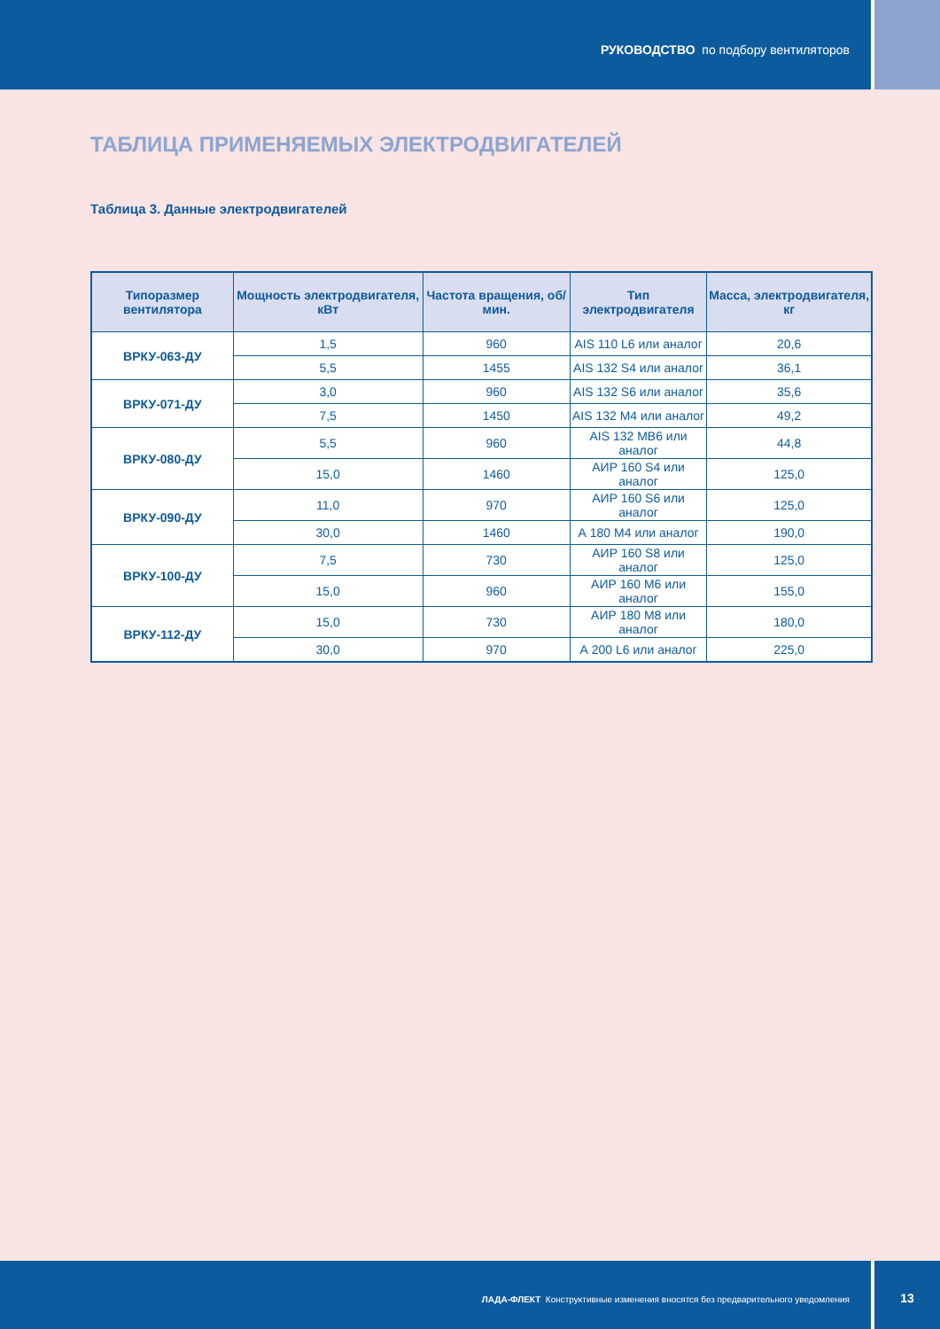РУКОВОДСТВО по подбору вентиляторов
ТАБЛИЦА ПРИМЕНЯЕМЫХ ЭЛЕКТРОДВИГАТЕЛЕЙ
Таблица 3. Данные электродвигателей
| Типоразмер вентилятора | Мощность электродвигателя, кВт | Частота вращения, об/мин. | Тип электродвигателя | Масса, электродвигателя, кг |
| --- | --- | --- | --- | --- |
| ВРКУ-063-ДУ | 1,5 | 960 | AIS 110 L6 или аналог | 20,6 |
| | 5,5 | 1455 | AIS 132 S4 или аналог | 36,1 |
| ВРКУ-071-ДУ | 3,0 | 960 | AIS 132 S6 или аналог | 35,6 |
| | 7,5 | 1450 | AIS 132 M4 или аналог | 49,2 |
| ВРКУ-080-ДУ | 5,5 | 960 | AIS 132 MB6 или аналог | 44,8 |
| | 15,0 | 1460 | АИР 160 S4 или аналог | 125,0 |
| ВРКУ-090-ДУ | 11,0 | 970 | АИР 160 S6 или аналог | 125,0 |
| | 30,0 | 1460 | А 180 М4 или аналог | 190,0 |
| ВРКУ-100-ДУ | 7,5 | 730 | АИР 160 S8 или аналог | 125,0 |
| | 15,0 | 960 | АИР 160 М6 или аналог | 155,0 |
| ВРКУ-112-ДУ | 15,0 | 730 | АИР 180 М8 или аналог | 180,0 |
| | 30,0 | 970 | А 200 L6 или аналог | 225,0 |
ЛАДА-ФЛЕКТ Конструктивные изменения вносятся без предварительного уведомления
13